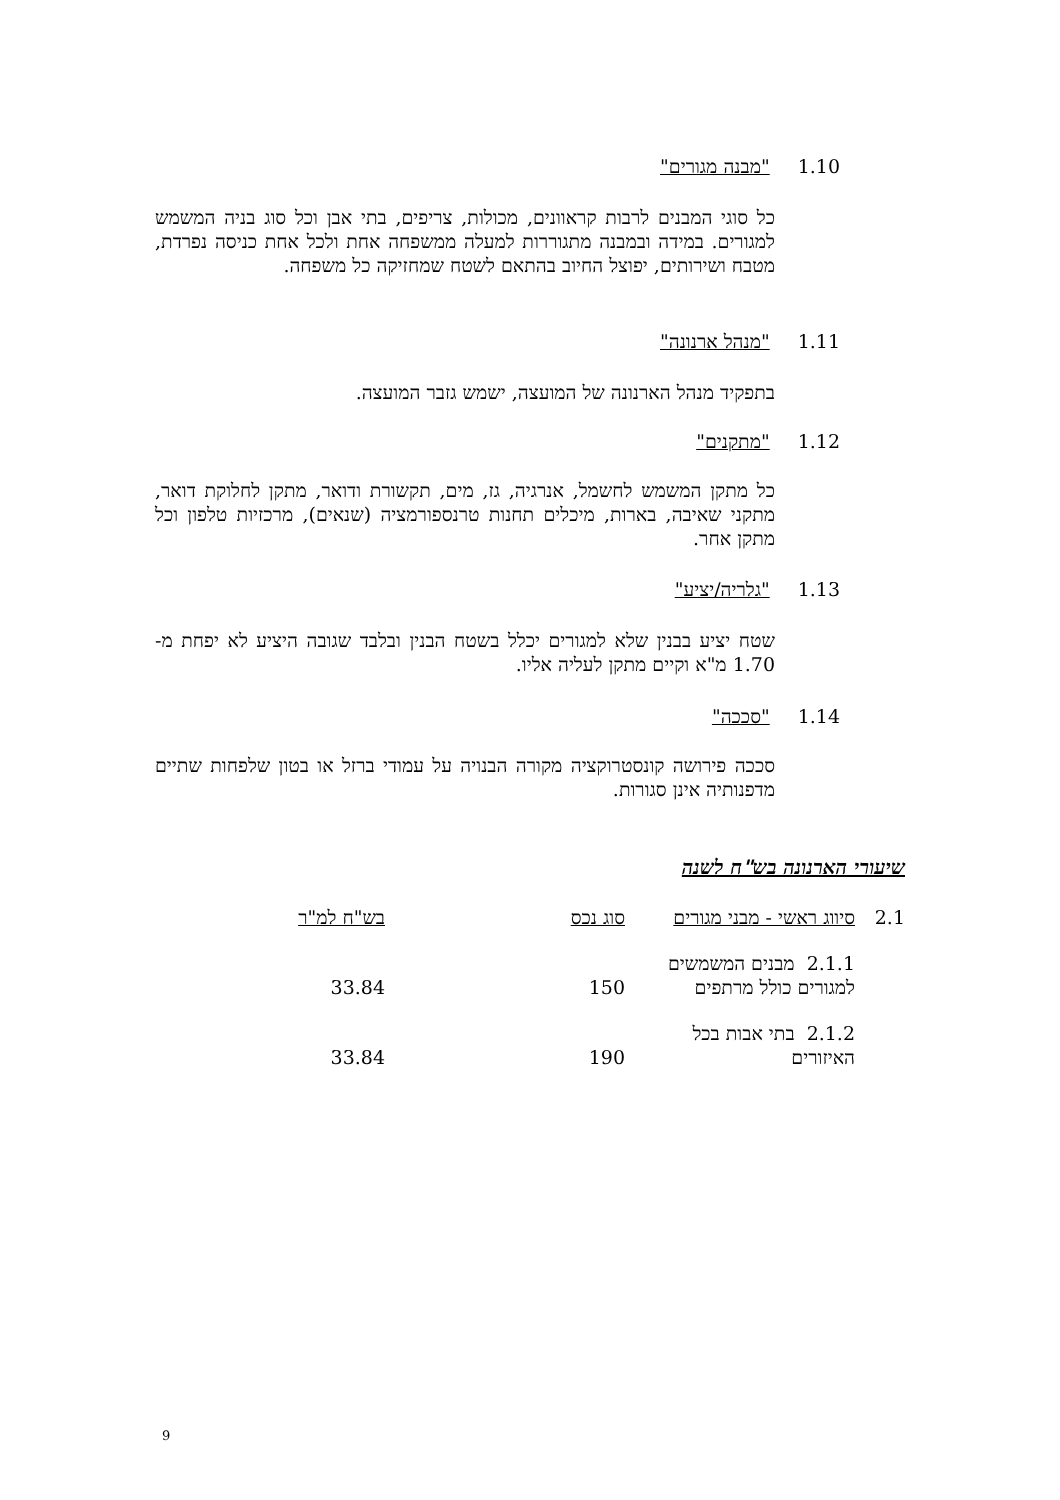1.10 "מבנה מגורים"
כל סוגי המבנים לרבות קראוונים, מכולות, צריפים, בתי אבן וכל סוג בניה המשמש למגורים. במידה ובמבנה מתגוררות למעלה ממשפחה אחת ולכל אחת כניסה נפרדת, מטבח ושירותים, יפוצל החיוב בהתאם לשטח שמחזיקה כל משפחה.
1.11 "מנהל ארנונה"
בתפקיד מנהל הארנונה של המועצה, ישמש גזבר המועצה.
1.12 "מתקנים"
כל מתקן המשמש לחשמל, אנרגיה, גז, מים, תקשורת ודואר, מתקן לחלוקת דואר, מתקני שאיבה, בארות, מיכלים תחנות טרנספורמציה (שנאים), מרכזיות טלפון וכל מתקן אחר.
1.13 "גלריה/יציע"
שטח יציע בבנין שלא למגורים יכלל בשטח הבנין ובלבד שגובה היציע לא יפחת מ- 1.70 מ"א וקיים מתקן לעליה אליו.
1.14 "סככה"
סככה פירושה קונסטרוקציה מקורה הבנויה על עמודי ברזל או בטון שלפחות שתיים מדפנותיה אינן סגורות.
שיעורי הארנונה בש"ח לשנה
| 2.1 | סיווג ראשי - מבני מגורים | סוג נכס | בש"ח למ"ר |
| | 2.1.1 מבנים המשמשים למגורים כולל מרתפים | 150 | 33.84 |
| | 2.1.2 בתי אבות בכל האיזורים | 190 | 33.84 |
9